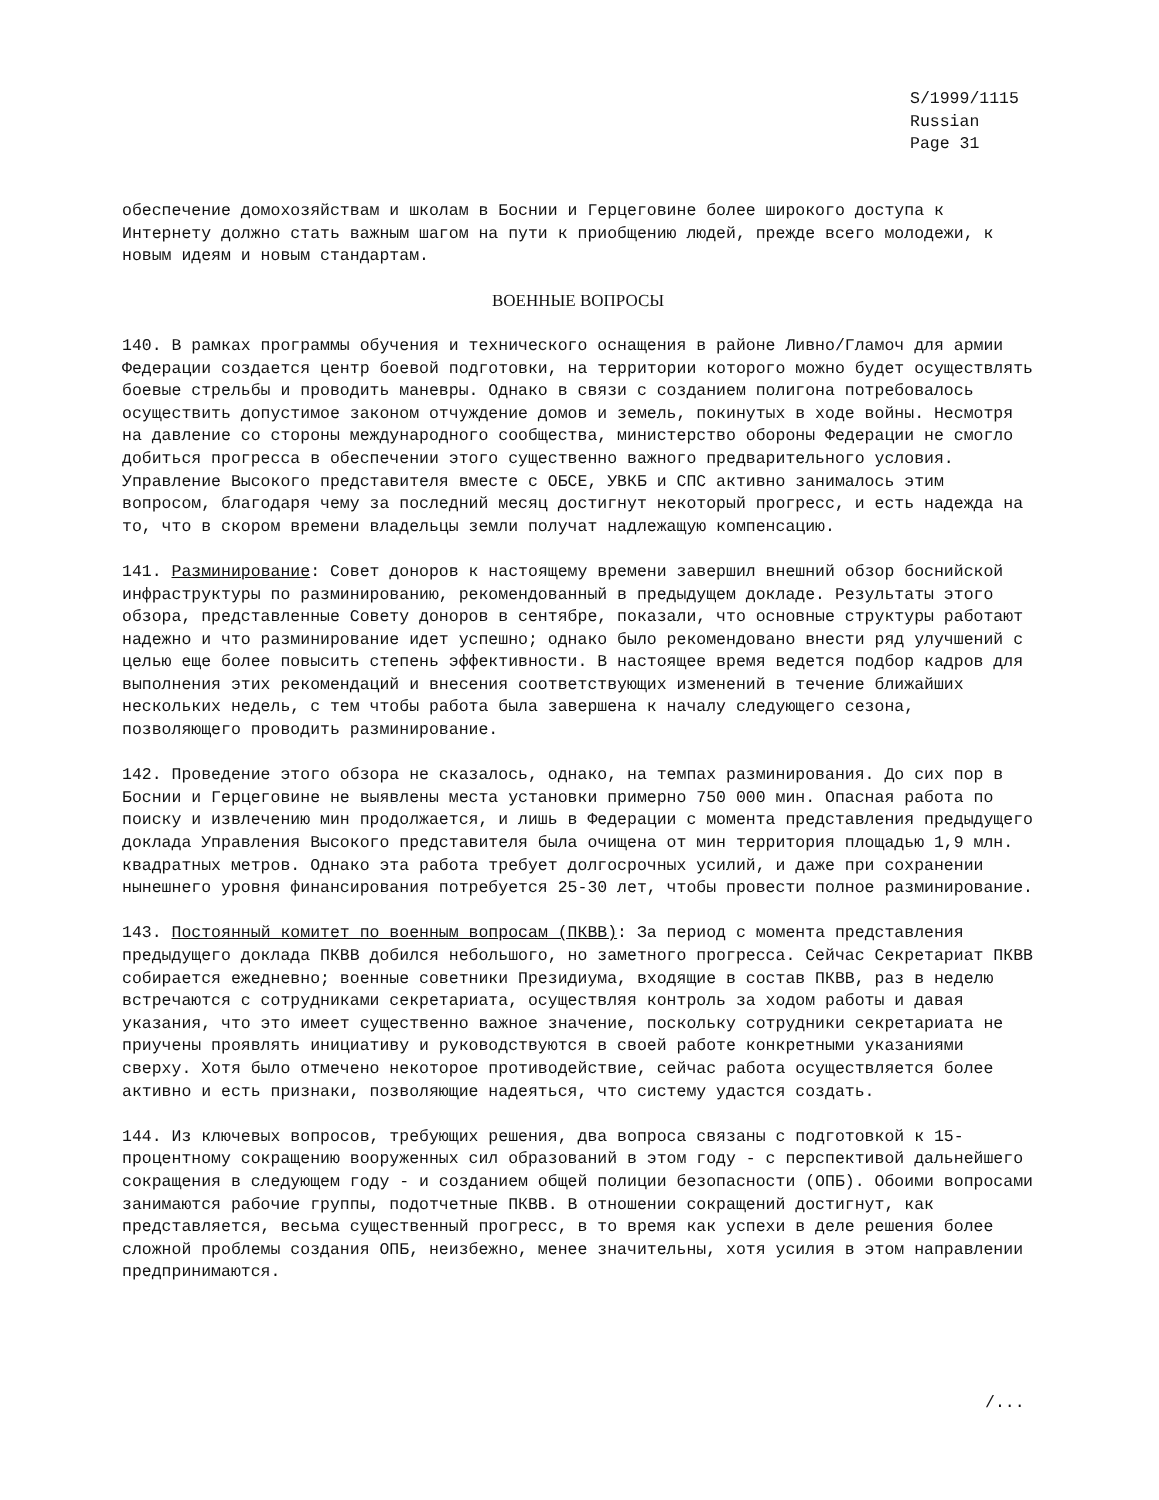S/1999/1115
Russian
Page 31
обеспечение домохозяйствам и школам в Боснии и Герцеговине более широкого доступа к Интернету должно стать важным шагом на пути к приобщению людей, прежде всего молодежи, к новым идеям и новым стандартам.
ВОЕННЫЕ ВОПРОСЫ
140. В рамках программы обучения и технического оснащения в районе Ливно/Гламоч для армии Федерации создается центр боевой подготовки, на территории которого можно будет осуществлять боевые стрельбы и проводить маневры. Однако в связи с созданием полигона потребовалось осуществить допустимое законом отчуждение домов и земель, покинутых в ходе войны. Несмотря на давление со стороны международного сообщества, министерство обороны Федерации не смогло добиться прогресса в обеспечении этого существенно важного предварительного условия. Управление Высокого представителя вместе с ОБСЕ, УВКБ и СПС активно занималось этим вопросом, благодаря чему за последний месяц достигнут некоторый прогресс, и есть надежда на то, что в скором времени владельцы земли получат надлежащую компенсацию.
141. Разминирование: Совет доноров к настоящему времени завершил внешний обзор боснийской инфраструктуры по разминированию, рекомендованный в предыдущем докладе. Результаты этого обзора, представленные Совету доноров в сентябре, показали, что основные структуры работают надежно и что разминирование идет успешно; однако было рекомендовано внести ряд улучшений с целью еще более повысить степень эффективности. В настоящее время ведется подбор кадров для выполнения этих рекомендаций и внесения соответствующих изменений в течение ближайших нескольких недель, с тем чтобы работа была завершена к началу следующего сезона, позволяющего проводить разминирование.
142. Проведение этого обзора не сказалось, однако, на темпах разминирования. До сих пор в Боснии и Герцеговине не выявлены места установки примерно 750 000 мин. Опасная работа по поиску и извлечению мин продолжается, и лишь в Федерации с момента представления предыдущего доклада Управления Высокого представителя была очищена от мин территория площадью 1,9 млн. квадратных метров. Однако эта работа требует долгосрочных усилий, и даже при сохранении нынешнего уровня финансирования потребуется 25-30 лет, чтобы провести полное разминирование.
143. Постоянный комитет по военным вопросам (ПКВВ): За период с момента представления предыдущего доклада ПКВВ добился небольшого, но заметного прогресса. Сейчас Секретариат ПКВВ собирается ежедневно; военные советники Президиума, входящие в состав ПКВВ, раз в неделю встречаются с сотрудниками секретариата, осуществляя контроль за ходом работы и давая указания, что это имеет существенно важное значение, поскольку сотрудники секретариата не приучены проявлять инициативу и руководствуются в своей работе конкретными указаниями сверху. Хотя было отмечено некоторое противодействие, сейчас работа осуществляется более активно и есть признаки, позволяющие надеяться, что систему удастся создать.
144. Из ключевых вопросов, требующих решения, два вопроса связаны с подготовкой к 15-процентному сокращению вооруженных сил образований в этом году - с перспективой дальнейшего сокращения в следующем году - и созданием общей полиции безопасности (ОПБ). Обоими вопросами занимаются рабочие группы, подотчетные ПКВВ. В отношении сокращений достигнут, как представляется, весьма существенный прогресс, в то время как успехи в деле решения более сложной проблемы создания ОПБ, неизбежно, менее значительны, хотя усилия в этом направлении предпринимаются.
/...